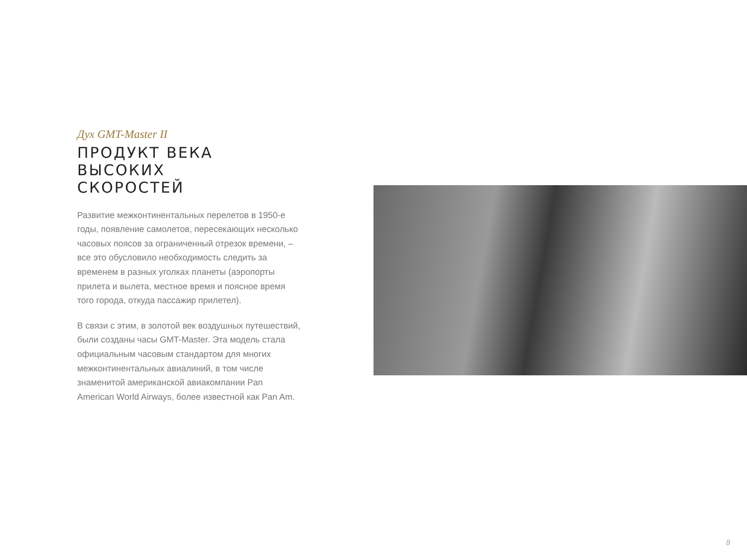Дух GMT-Master II
ПРОДУКТ ВЕКА
ВЫСОКИХ
СКОРОСТЕЙ
Развитие межконтинентальных перелетов в 1950-е годы, появление самолетов, пересекающих несколько часовых поясов за ограниченный отрезок времени, – все это обусловило необходимость следить за временем в разных уголках планеты (аэропорты прилета и вылета, местное время и поясное время того города, откуда пассажир прилетел).
В связи с этим, в золотой век воздушных путешествий, были созданы часы GMT-Master. Эта модель стала официальным часовым стандартом для многих межконтинентальных авиалиний, в том числе знаменитой американской авиакомпании Pan American World Airways, более известной как Pan Am.
8